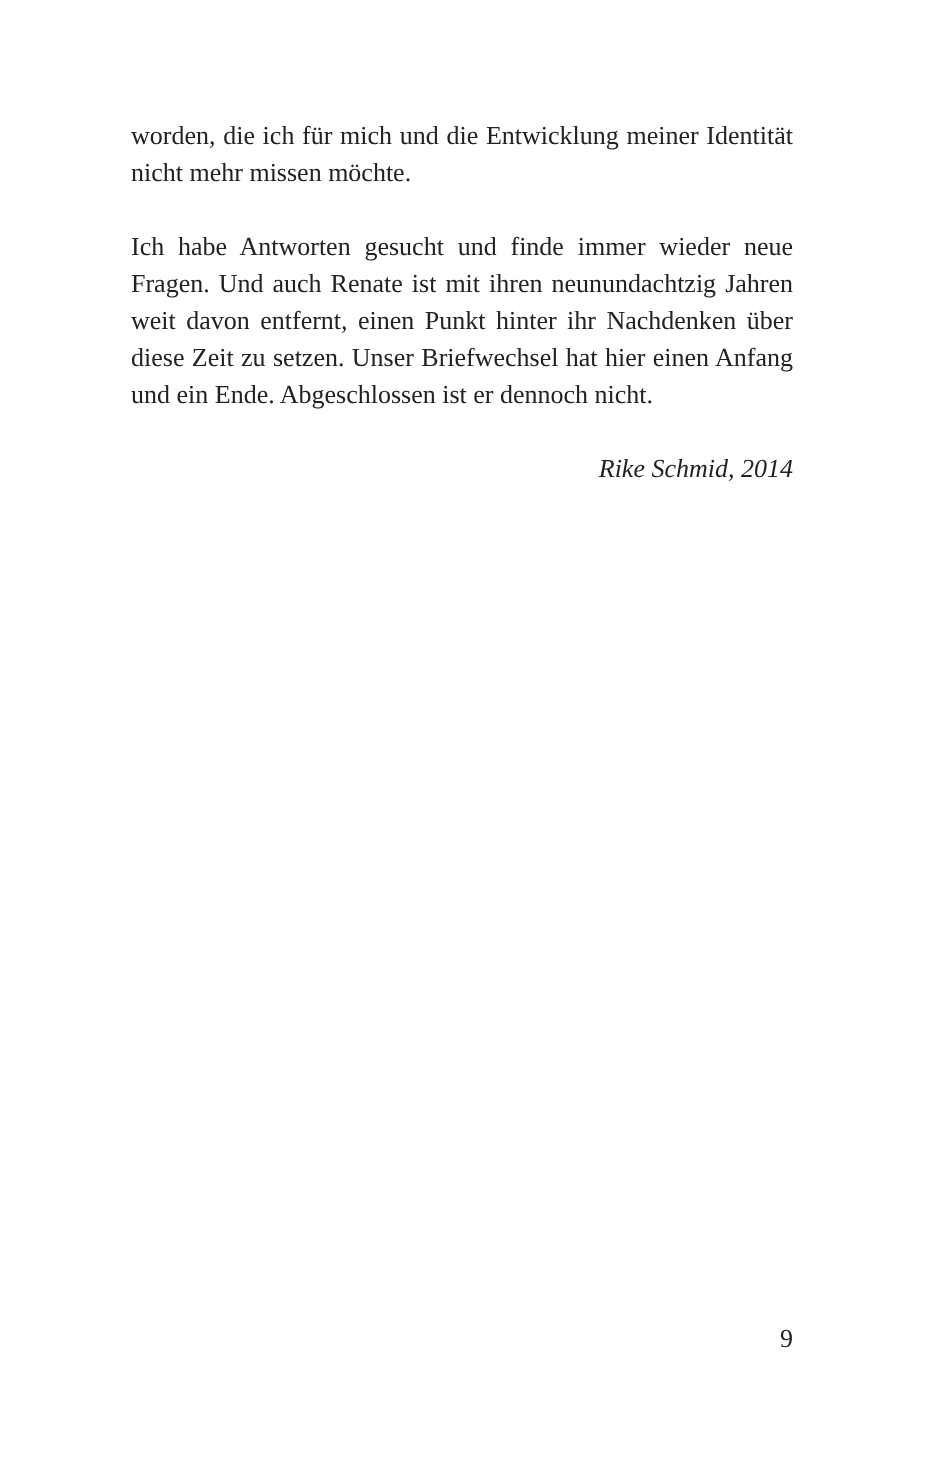worden, die ich für mich und die Entwicklung meiner Identi­tät nicht mehr missen möchte.
Ich habe Antworten gesucht und finde immer wieder neue Fragen. Und auch Renate ist mit ihren neunundachtzig Jah­ren weit davon entfernt, einen Punkt hinter ihr Nachdenken über diese Zeit zu setzen. Unser Briefwechsel hat hier einen Anfang und ein Ende. Abgeschlossen ist er dennoch nicht.
Rike Schmid, 2014
9